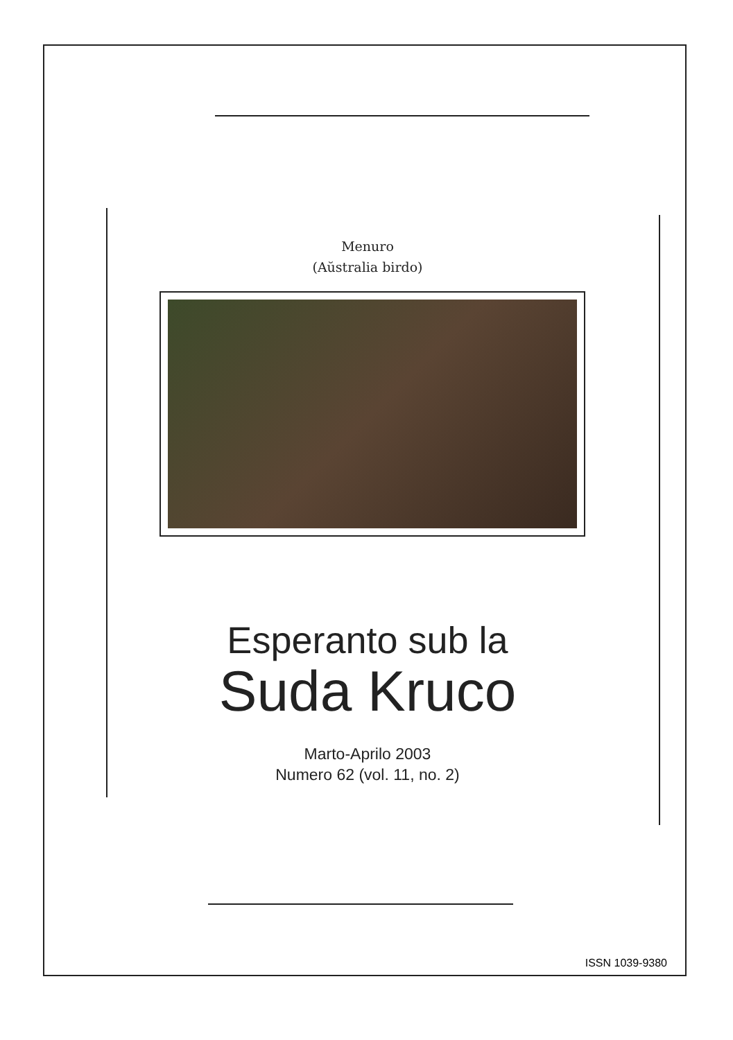Menuro
(Aŭstralia birdo)
Esperanto sub la
Suda Kruco
Marto-Aprilo 2003
Numero 62 (vol. 11, no. 2)
ISSN 1039-9380